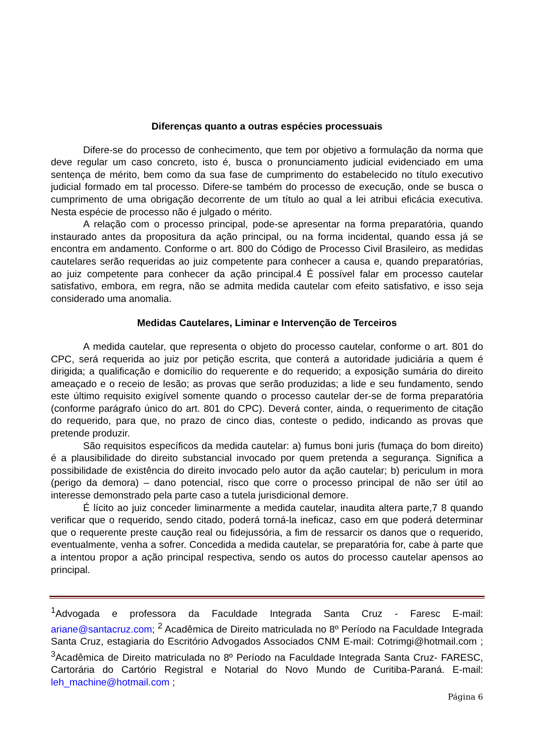Diferenças quanto a outras espécies processuais
Difere-se do processo de conhecimento, que tem por objetivo a formulação da norma que deve regular um caso concreto, isto é, busca o pronunciamento judicial evidenciado em uma sentença de mérito, bem como da sua fase de cumprimento do estabelecido no título executivo judicial formado em tal processo. Difere-se também do processo de execução, onde se busca o cumprimento de uma obrigação decorrente de um título ao qual a lei atribui eficácia executiva. Nesta espécie de processo não é julgado o mérito.
A relação com o processo principal, pode-se apresentar na forma preparatória, quando instaurado antes da propositura da ação principal, ou na forma incidental, quando essa já se encontra em andamento. Conforme o art. 800 do Código de Processo Civil Brasileiro, as medidas cautelares serão requeridas ao juiz competente para conhecer a causa e, quando preparatórias, ao juiz competente para conhecer da ação principal.4 É possível falar em processo cautelar satisfativo, embora, em regra, não se admita medida cautelar com efeito satisfativo, e isso seja considerado uma anomalia.
Medidas Cautelares, Liminar e Intervenção de Terceiros
A medida cautelar, que representa o objeto do processo cautelar, conforme o art. 801 do CPC, será requerida ao juiz por petição escrita, que conterá a autoridade judiciária a quem é dirigida; a qualificação e domicílio do requerente e do requerido; a exposição sumária do direito ameaçado e o receio de lesão; as provas que serão produzidas; a lide e seu fundamento, sendo este último requisito exigível somente quando o processo cautelar der-se de forma preparatória (conforme parágrafo único do art. 801 do CPC). Deverá conter, ainda, o requerimento de citação do requerido, para que, no prazo de cinco dias, conteste o pedido, indicando as provas que pretende produzir.
São requisitos específicos da medida cautelar: a) fumus boni juris (fumaça do bom direito) é a plausibilidade do direito substancial invocado por quem pretenda a segurança. Significa a possibilidade de existência do direito invocado pelo autor da ação cautelar; b) periculum in mora (perigo da demora) – dano potencial, risco que corre o processo principal de não ser útil ao interesse demonstrado pela parte caso a tutela jurisdicional demore.
É lícito ao juiz conceder liminarmente a medida cautelar, inaudita altera parte,7 8 quando verificar que o requerido, sendo citado, poderá torná-la ineficaz, caso em que poderá determinar que o requerente preste caução real ou fidejussória, a fim de ressarcir os danos que o requerido, eventualmente, venha a sofrer. Concedida a medida cautelar, se preparatória for, cabe à parte que a intentou propor a ação principal respectiva, sendo os autos do processo cautelar apensos ao principal.
<sup>1</sup> Advogada e professora da Faculdade Integrada Santa Cruz - Faresc E-mail: ariane@santacruz.com; <sup>2</sup> Acadêmica de Direito matriculada no 8º Período na Faculdade Integrada Santa Cruz, estagiaria do Escritório Advogados Associados CNM E-mail: Cotrimgi@hotmail.com ; <sup>3</sup>Acadêmica de Direito matriculada no 8º Período na Faculdade Integrada Santa Cruz- FARESC, Cartorária do Cartório Registral e Notarial do Novo Mundo de Curitiba-Paraná. E-mail: leh_machine@hotmail.com ;
Página 6